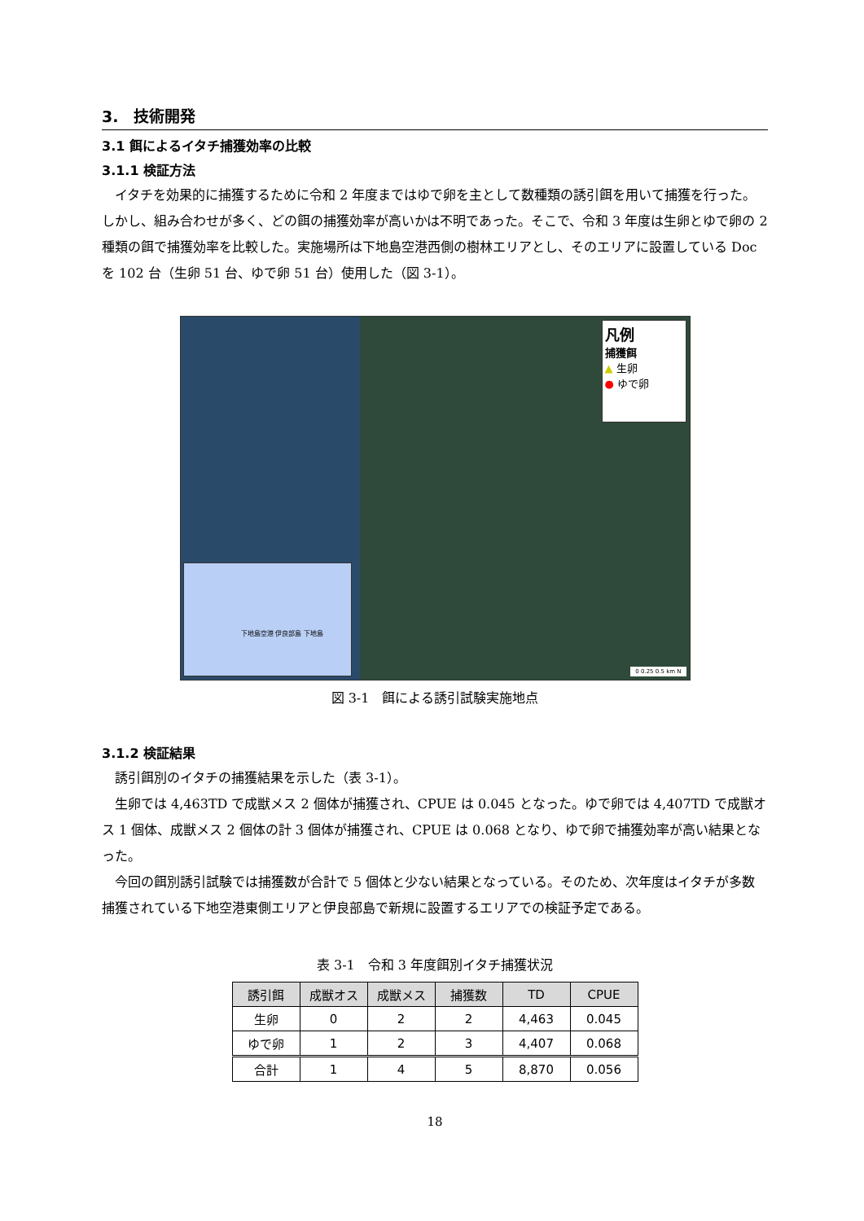3.　技術開発
3.1 餌によるイタチ捕獲効率の比較
3.1.1 検証方法
イタチを効果的に捕獲するために令和 2 年度まではゆで卵を主として数種類の誘引餌を用いて捕獲を行った。しかし、組み合わせが多く、どの餌の捕獲効率が高いかは不明であった。そこで、令和 3 年度は生卵とゆで卵の 2 種類の餌で捕獲効率を比較した。実施場所は下地島空港西側の樹林エリアとし、そのエリアに設置している Doc を 102 台（生卵 51 台、ゆで卵 51 台）使用した（図 3-1）。
凡例
捕獲餌
▲ 生卵
● ゆで卵
下地島空港 伊良部島 下地島
0 0.25 0.5 km N
図 3-1　餌による誘引試験実施地点
3.1.2 検証結果
誘引餌別のイタチの捕獲結果を示した（表 3-1）。
生卵では 4,463TD で成獣メス 2 個体が捕獲され、CPUE は 0.045 となった。ゆで卵では 4,407TD で成獣オス 1 個体、成獣メス 2 個体の計 3 個体が捕獲され、CPUE は 0.068 となり、ゆで卵で捕獲効率が高い結果となった。
今回の餌別誘引試験では捕獲数が合計で 5 個体と少ない結果となっている。そのため、次年度はイタチが多数捕獲されている下地空港東側エリアと伊良部島で新規に設置するエリアでの検証予定である。
表 3-1　令和 3 年度餌別イタチ捕獲状況
| 誘引餌 | 成獣オス | 成獣メス | 捕獲数 | TD | CPUE |
| --- | --- | --- | --- | --- | --- |
| 生卵 | 0 | 2 | 2 | 4,463 | 0.045 |
| ゆで卵 | 1 | 2 | 3 | 4,407 | 0.068 |
| 合計 | 1 | 4 | 5 | 8,870 | 0.056 |
18